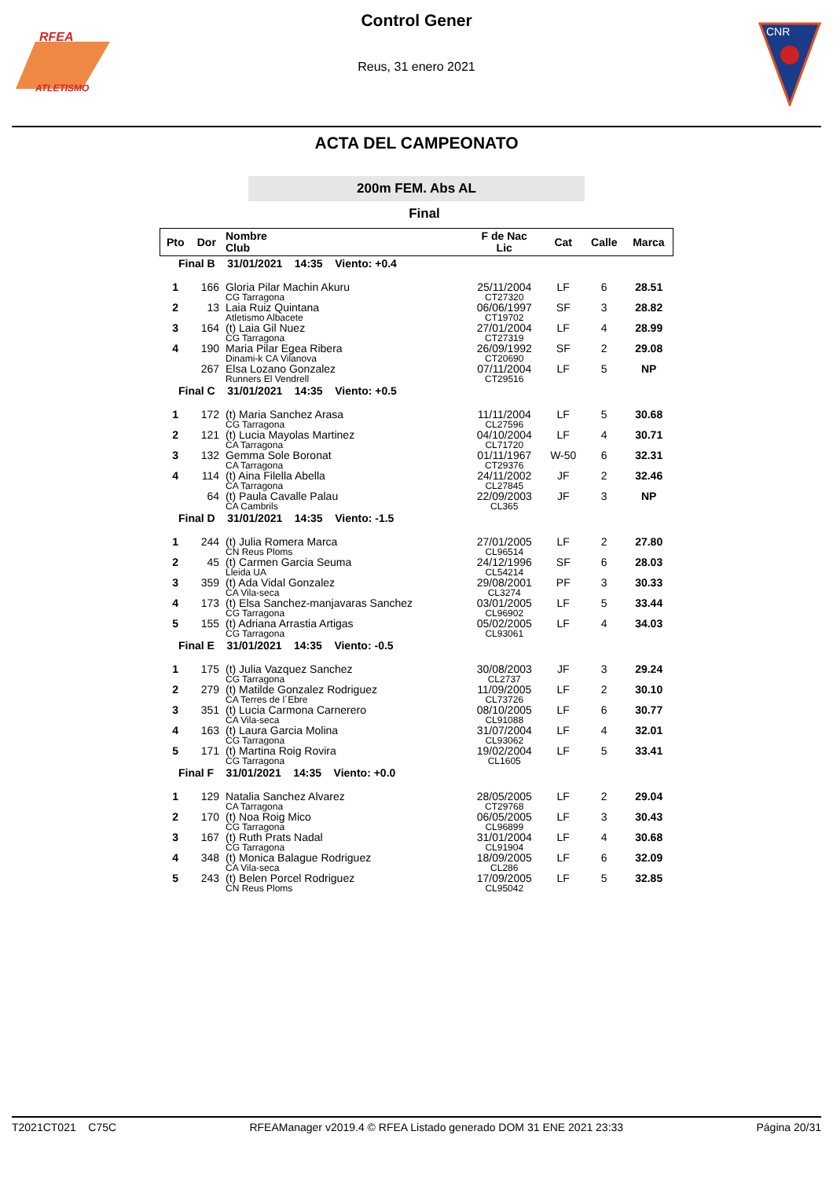ATLETISMO
RFEA
Control Gener
Reus, 31 enero 2021
CNR
ACTA DEL CAMPEONATO
200m FEM. Abs AL
Final
| Pto | Dor | Nombre Club | F de Nac Lic | Cat | Calle | Marca |
| --- | --- | --- | --- | --- | --- | --- |
| Final B 31/01/2021 14:35 Viento: +0.4 | | | | | | |
| 1 | 166 | Gloria Pilar Machin Akuru CG Tarragona | 25/11/2004 CT27320 | LF | 6 | 28.51 |
| 2 | 13 | Laia Ruiz Quintana Atletismo Albacete | 06/06/1997 CT19702 | SF | 3 | 28.82 |
| 3 | 164 | (t) Laia Gil Nuez CG Tarragona | 27/01/2004 CT27319 | LF | 4 | 28.99 |
| 4 | 190 | Maria Pilar Egea Ribera Dinami-k CA Vilanova | 26/09/1992 CT20690 | SF | 2 | 29.08 |
| | 267 | Elsa Lozano Gonzalez Runners El Vendrell | 07/11/2004 CT29516 | LF | 5 | NP |
| Final C 31/01/2021 14:35 Viento: +0.5 | | | | | | |
| 1 | 172 | (t) Maria Sanchez Arasa CG Tarragona | 11/11/2004 CL27596 | LF | 5 | 30.68 |
| 2 | 121 | (t) Lucia Mayolas Martinez CA Tarragona | 04/10/2004 CL71720 | LF | 4 | 30.71 |
| 3 | 132 | Gemma Sole Boronat CA Tarragona | 01/11/1967 CT29376 | W-50 | 6 | 32.31 |
| 4 | 114 | (t) Aina Filella Abella CA Tarragona | 24/11/2002 CL27845 | JF | 2 | 32.46 |
| | 64 | (t) Paula Cavalle Palau CA Cambrils | 22/09/2003 CL365 | JF | 3 | NP |
| Final D 31/01/2021 14:35 Viento: -1.5 | | | | | | |
| 1 | 244 | (t) Julia Romera Marca CN Reus Ploms | 27/01/2005 CL96514 | LF | 2 | 27.80 |
| 2 | 45 | (t) Carmen Garcia Seuma Lleida UA | 24/12/1996 CL54214 | SF | 6 | 28.03 |
| 3 | 359 | (t) Ada Vidal Gonzalez CA Vila-seca | 29/08/2001 CL3274 | PF | 3 | 30.33 |
| 4 | 173 | (t) Elsa Sanchez-manjavaras Sanchez CG Tarragona | 03/01/2005 CL96902 | LF | 5 | 33.44 |
| 5 | 155 | (t) Adriana Arrastia Artigas CG Tarragona | 05/02/2005 CL93061 | LF | 4 | 34.03 |
| Final E 31/01/2021 14:35 Viento: -0.5 | | | | | | |
| 1 | 175 | (t) Julia Vazquez Sanchez CG Tarragona | 30/08/2003 CL2737 | JF | 3 | 29.24 |
| 2 | 279 | (t) Matilde Gonzalez Rodriguez CA Terres de l´Ebre | 11/09/2005 CL73726 | LF | 2 | 30.10 |
| 3 | 351 | (t) Lucia Carmona Carnerero CA Vila-seca | 08/10/2005 CL91088 | LF | 6 | 30.77 |
| 4 | 163 | (t) Laura Garcia Molina CG Tarragona | 31/07/2004 CL93062 | LF | 4 | 32.01 |
| 5 | 171 | (t) Martina Roig Rovira CG Tarragona | 19/02/2004 CL1605 | LF | 5 | 33.41 |
| Final F 31/01/2021 14:35 Viento: +0.0 | | | | | | |
| 1 | 129 | Natalia Sanchez Alvarez CA Tarragona | 28/05/2005 CT29768 | LF | 2 | 29.04 |
| 2 | 170 | (t) Noa Roig Mico CG Tarragona | 06/05/2005 CL96899 | LF | 3 | 30.43 |
| 3 | 167 | (t) Ruth Prats Nadal CG Tarragona | 31/01/2004 CL91904 | LF | 4 | 30.68 |
| 4 | 348 | (t) Monica Balague Rodriguez CA Vila-seca | 18/09/2005 CL286 | LF | 6 | 32.09 |
| 5 | 243 | (t) Belen Porcel Rodriguez CN Reus Ploms | 17/09/2005 CL95042 | LF | 5 | 32.85 |
T2021CT021 C75C RFEAManager v2019.4 © RFEA Listado generado DOM 31 ENE 2021 23:33 Página 20/31